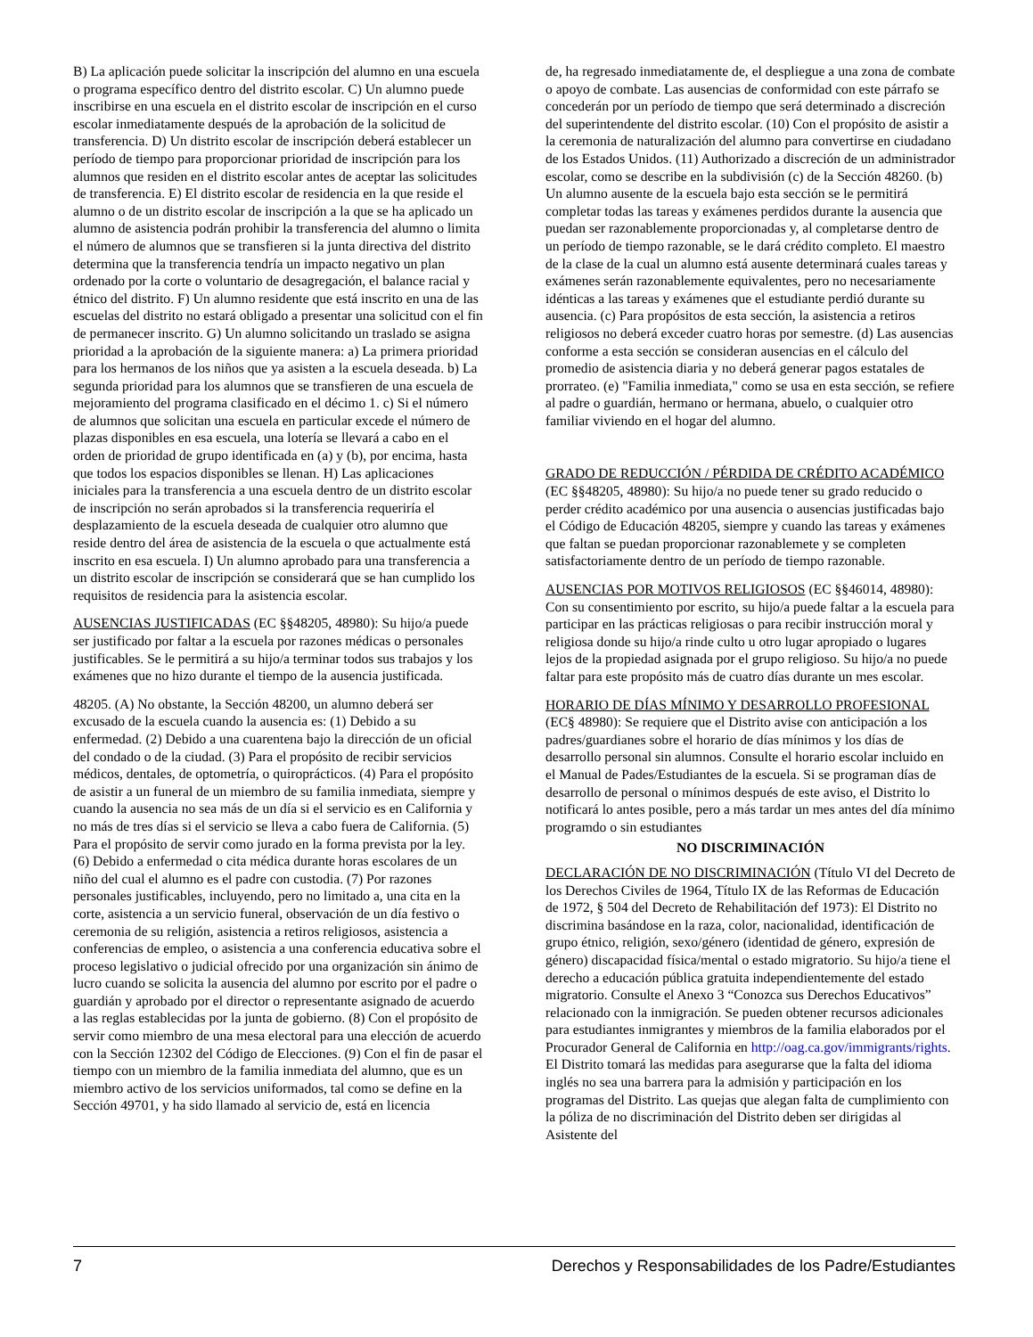B) La aplicación puede solicitar la inscripción del alumno en una escuela o programa específico dentro del distrito escolar. C) Un alumno puede inscribirse en una escuela en el distrito escolar de inscripción en el curso escolar inmediatamente después de la aprobación de la solicitud de transferencia. D) Un distrito escolar de inscripción deberá establecer un período de tiempo para proporcionar prioridad de inscripción para los alumnos que residen en el distrito escolar antes de aceptar las solicitudes de transferencia. E) El distrito escolar de residencia en la que reside el alumno o de un distrito escolar de inscripción a la que se ha aplicado un alumno de asistencia podrán prohibir la transferencia del alumno o limita el número de alumnos que se transfieren si la junta directiva del distrito determina que la transferencia tendría un impacto negativo un plan ordenado por la corte o voluntario de desagregación, el balance racial y étnico del distrito. F) Un alumno residente que está inscrito en una de las escuelas del distrito no estará obligado a presentar una solicitud con el fin de permanecer inscrito. G) Un alumno solicitando un traslado se asigna prioridad a la aprobación de la siguiente manera: a) La primera prioridad para los hermanos de los niños que ya asisten a la escuela deseada. b) La segunda prioridad para los alumnos que se transfieren de una escuela de mejoramiento del programa clasificado en el décimo 1. c) Si el número de alumnos que solicitan una escuela en particular excede el número de plazas disponibles en esa escuela, una lotería se llevará a cabo en el orden de prioridad de grupo identificada en (a) y (b), por encima, hasta que todos los espacios disponibles se llenan. H) Las aplicaciones iniciales para la transferencia a una escuela dentro de un distrito escolar de inscripción no serán aprobados si la transferencia requeriría el desplazamiento de la escuela deseada de cualquier otro alumno que reside dentro del área de asistencia de la escuela o que actualmente está inscrito en esa escuela. I) Un alumno aprobado para una transferencia a un distrito escolar de inscripción se considerará que se han cumplido los requisitos de residencia para la asistencia escolar.
AUSENCIAS JUSTIFICADAS (EC §§48205, 48980): Su hijo/a puede ser justificado por faltar a la escuela por razones médicas o personales justificables. Se le permitirá a su hijo/a terminar todos sus trabajos y los exámenes que no hizo durante el tiempo de la ausencia justificada.
48205. (A) No obstante, la Sección 48200, un alumno deberá ser excusado de la escuela cuando la ausencia es: (1) Debido a su enfermedad. (2) Debido a una cuarentena bajo la dirección de un oficial del condado o de la ciudad. (3) Para el propósito de recibir servicios médicos, dentales, de optometría, o quiroprácticos. (4) Para el propósito de asistir a un funeral de un miembro de su familia inmediata, siempre y cuando la ausencia no sea más de un día si el servicio es en California y no más de tres días si el servicio se lleva a cabo fuera de California. (5) Para el propósito de servir como jurado en la forma prevista por la ley. (6) Debido a enfermedad o cita médica durante horas escolares de un niño del cual el alumno es el padre con custodia. (7) Por razones personales justificables, incluyendo, pero no limitado a, una cita en la corte, asistencia a un servicio funeral, observación de un día festivo o ceremonia de su religión, asistencia a retiros religiosos, asistencia a conferencias de empleo, o asistencia a una conferencia educativa sobre el proceso legislativo o judicial ofrecido por una organización sin ánimo de lucro cuando se solicita la ausencia del alumno por escrito por el padre o guardián y aprobado por el director o representante asignado de acuerdo a las reglas establecidas por la junta de gobierno. (8) Con el propósito de servir como miembro de una mesa electoral para una elección de acuerdo con la Sección 12302 del Código de Elecciones. (9) Con el fin de pasar el tiempo con un miembro de la familia inmediata del alumno, que es un miembro activo de los servicios uniformados, tal como se define en la Sección 49701, y ha sido llamado al servicio de, está en licencia
de, ha regresado inmediatamente de, el despliegue a una zona de combate o apoyo de combate. Las ausencias de conformidad con este párrafo se concederán por un período de tiempo que será determinado a discreción del superintendente del distrito escolar. (10) Con el propósito de asistir a la ceremonia de naturalización del alumno para convertirse en ciudadano de los Estados Unidos. (11) Authorizado a discreción de un administrador escolar, como se describe en la subdivisión (c) de la Sección 48260. (b) Un alumno ausente de la escuela bajo esta sección se le permitirá completar todas las tareas y exámenes perdidos durante la ausencia que puedan ser razonablemente proporcionadas y, al completarse dentro de un período de tiempo razonable, se le dará crédito completo. El maestro de la clase de la cual un alumno está ausente determinará cuales tareas y exámenes serán razonablemente equivalentes, pero no necesariamente idénticas a las tareas y exámenes que el estudiante perdió durante su ausencia. (c) Para propósitos de esta sección, la asistencia a retiros religiosos no deberá exceder cuatro horas por semestre. (d) Las ausencias conforme a esta sección se consideran ausencias en el cálculo del promedio de asistencia diaria y no deberá generar pagos estatales de prorrateo. (e) "Familia inmediata," como se usa en esta sección, se refiere al padre o guardián, hermano or hermana, abuelo, o cualquier otro familiar viviendo en el hogar del alumno.
GRADO DE REDUCCIÓN / PÉRDIDA DE CRÉDITO ACADÉMICO (EC §§48205, 48980): Su hijo/a no puede tener su grado reducido o perder crédito académico por una ausencia o ausencias justificadas bajo el Código de Educación 48205, siempre y cuando las tareas y exámenes que faltan se puedan proporcionar razonablemete y se completen satisfactoriamente dentro de un período de tiempo razonable.
AUSENCIAS POR MOTIVOS RELIGIOSOS (EC §§46014, 48980): Con su consentimiento por escrito, su hijo/a puede faltar a la escuela para participar en las prácticas religiosas o para recibir instrucción moral y religiosa donde su hijo/a rinde culto u otro lugar apropiado o lugares lejos de la propiedad asignada por el grupo religioso. Su hijo/a no puede faltar para este propósito más de cuatro días durante un mes escolar.
HORARIO DE DÍAS MÍNIMO Y DESARROLLO PROFESIONAL (EC§ 48980): Se requiere que el Distrito avise con anticipación a los padres/guardianes sobre el horario de días mínimos y los días de desarrollo personal sin alumnos. Consulte el horario escolar incluido en el Manual de Pades/Estudiantes de la escuela. Si se programan días de desarrollo de personal o mínimos después de este aviso, el Distrito lo notificará lo antes posible, pero a más tardar un mes antes del día mínimo programdo o sin estudiantes
NO DISCRIMINACIÓN
DECLARACIÓN DE NO DISCRIMINACIÓN (Título VI del Decreto de los Derechos Civiles de 1964, Título IX de las Reformas de Educación de 1972, § 504 del Decreto de Rehabilitación def 1973): El Distrito no discrimina basándose en la raza, color, nacionalidad, identificación de grupo étnico, religión, sexo/género (identidad de género, expresión de género) discapacidad física/mental o estado migratorio. Su hijo/a tiene el derecho a educación pública gratuita independientemente del estado migratorio. Consulte el Anexo 3 “Conozca sus Derechos Educativos” relacionado con la inmigración. Se pueden obtener recursos adicionales para estudiantes inmigrantes y miembros de la familia elaborados por el Procurador General de California en http://oag.ca.gov/immigrants/rights. El Distrito tomará las medidas para asegurarse que la falta del idioma inglés no sea una barrera para la admisión y participación en los programas del Distrito. Las quejas que alegan falta de cumplimiento con la póliza de no discriminación del Distrito deben ser dirigidas al Asistente del
7 Derechos y Responsabilidades de los Padre/Estudiantes